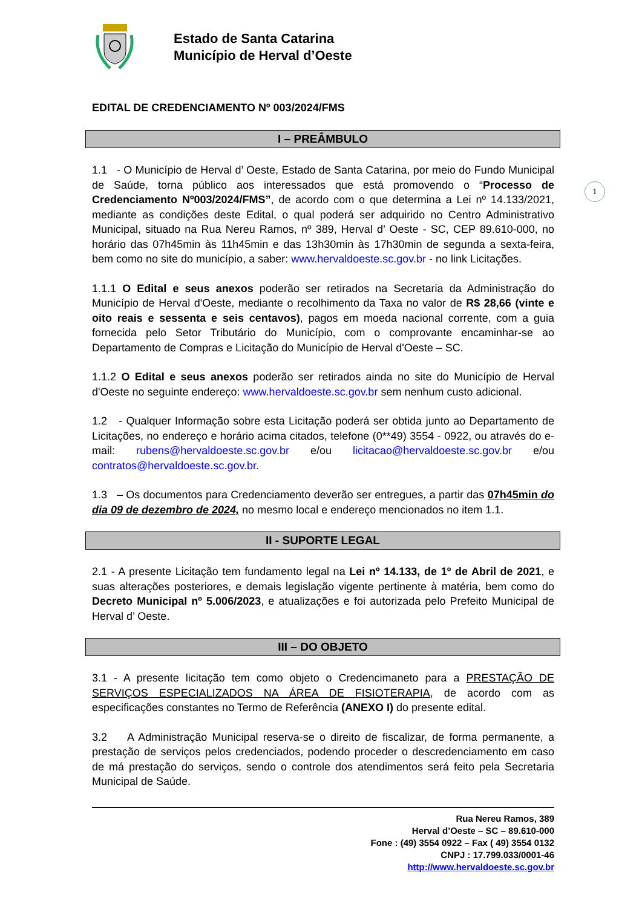Estado de Santa Catarina
Município de Herval d’Oeste
EDITAL DE CREDENCIAMENTO Nº 003/2024/FMS
I – PREÂMBULO
1.1 - O Município de Herval d’ Oeste, Estado de Santa Catarina, por meio do Fundo Municipal de Saúde, torna público aos interessados que está promovendo o “Processo de Credenciamento Nº003/2024/FMS”, de acordo com o que determina a Lei nº 14.133/2021, mediante as condições deste Edital, o qual poderá ser adquirido no Centro Administrativo Municipal, situado na Rua Nereu Ramos, nº 389, Herval d’ Oeste - SC, CEP 89.610-000, no horário das 07h45min às 11h45min e das 13h30min às 17h30min de segunda a sexta-feira, bem como no site do município, a saber: www.hervaldoeste.sc.gov.br - no link Licitações.
1.1.1 O Edital e seus anexos poderão ser retirados na Secretaria da Administração do Município de Herval d'Oeste, mediante o recolhimento da Taxa no valor de R$ 28,66 (vinte e oito reais e sessenta e seis centavos), pagos em moeda nacional corrente, com a guia fornecida pelo Setor Tributário do Município, com o comprovante encaminhar-se ao Departamento de Compras e Licitação do Município de Herval d'Oeste – SC.
1.1.2 O Edital e seus anexos poderão ser retirados ainda no site do Município de Herval d'Oeste no seguinte endereço: www.hervaldoeste.sc.gov.br sem nenhum custo adicional.
1.2 - Qualquer Informação sobre esta Licitação poderá ser obtida junto ao Departamento de Licitações, no endereço e horário acima citados, telefone (0**49) 3554 - 0922, ou através do e-mail: rubens@hervaldoeste.sc.gov.br e/ou licitacao@hervaldoeste.sc.gov.br e/ou contratos@hervaldoeste.sc.gov.br.
1.3 – Os documentos para Credenciamento deverão ser entregues, a partir das 07h45min do dia 09 de dezembro de 2024, no mesmo local e endereço mencionados no item 1.1.
II - SUPORTE LEGAL
2.1 - A presente Licitação tem fundamento legal na Lei nº 14.133, de 1º de Abril de 2021, e suas alterações posteriores, e demais legislação vigente pertinente à matéria, bem como do Decreto Municipal nº 5.006/2023, e atualizações e foi autorizada pelo Prefeito Municipal de Herval d’ Oeste.
III – DO OBJETO
3.1 - A presente licitação tem como objeto o Credencimaneto para a PRESTAÇÃO DE SERVIÇOS ESPECIALIZADOS NA ÁREA DE FISIOTERAPIA, de acordo com as especificações constantes no Termo de Referência (ANEXO I) do presente edital.
3.2 A Administração Municipal reserva-se o direito de fiscalizar, de forma permanente, a prestação de serviços pelos credenciados, podendo proceder o descredenciamento em caso de má prestação do serviços, sendo o controle dos atendimentos será feito pela Secretaria Municipal de Saúde.
Rua Nereu Ramos, 389
Herval d’Oeste – SC – 89.610-000
Fone : (49) 3554 0922 – Fax ( 49) 3554 0132
CNPJ : 17.799.033/0001-46
http://www.hervaldoeste.sc.gov.br
1